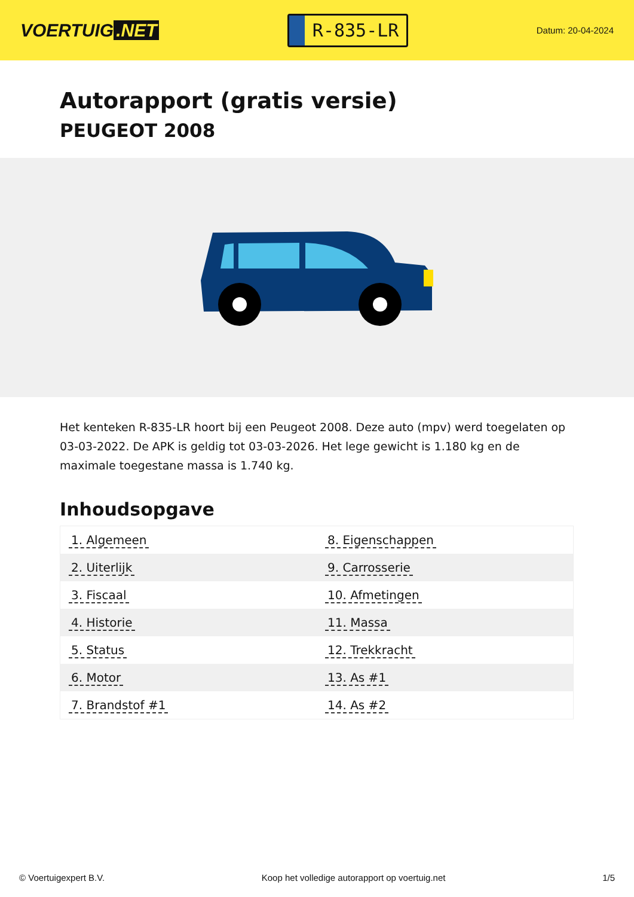VOERTUIG.NET
R-835-LR
Datum: 20-04-2024
Autorapport (gratis versie)
PEUGEOT 2008
Het kenteken R-835-LR hoort bij een Peugeot 2008. Deze auto (mpv) werd toegelaten op 03-03-2022. De APK is geldig tot 03-03-2026. Het lege gewicht is 1.180 kg en de maximale toegestane massa is 1.740 kg.
Inhoudsopgave
| 1. Algemeen | 8. Eigenschappen |
| 2. Uiterlijk | 9. Carrosserie |
| 3. Fiscaal | 10. Afmetingen |
| 4. Historie | 11. Massa |
| 5. Status | 12. Trekkracht |
| 6. Motor | 13. As #1 |
| 7. Brandstof #1 | 14. As #2 |
© Voertuigexpert B.V. Koop het volledige autorapport op voertuig.net 1/5